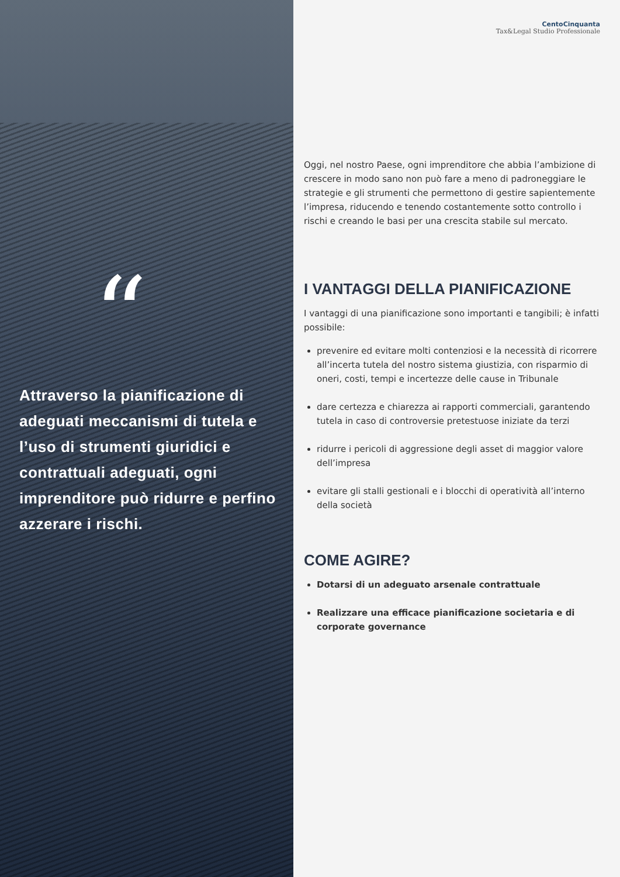“
Attraverso la pianificazione di adeguati meccanismi di tutela e l’uso di strumenti giuridici e contrattuali adeguati, ogni imprenditore può ridurre e perfino azzerare i rischi.
CentoCinquanta
Tax&Legal Studio Professionale
Oggi, nel nostro Paese, ogni imprenditore che abbia l’ambizione di crescere in modo sano non può fare a meno di padroneggiare le strategie e gli strumenti che permettono di gestire sapientemente l’impresa, riducendo e tenendo costantemente sotto controllo i rischi e creando le basi per una crescita stabile sul mercato.
I VANTAGGI DELLA PIANIFICAZIONE
I vantaggi di una pianificazione sono importanti e tangibili; è infatti possibile:
prevenire ed evitare molti contenziosi e la necessità di ricorrere all’incerta tutela del nostro sistema giustizia, con risparmio di oneri, costi, tempi e incertezze delle cause in Tribunale
dare certezza e chiarezza ai rapporti commerciali, garantendo tutela in caso di controversie pretestuose iniziate da terzi
ridurre i pericoli di aggressione degli asset di maggior valore dell’impresa
evitare gli stalli gestionali e i blocchi di operatività all’interno della società
COME AGIRE?
Dotarsi di un adeguato arsenale contrattuale
Realizzare una efficace pianificazione societaria e di corporate governance